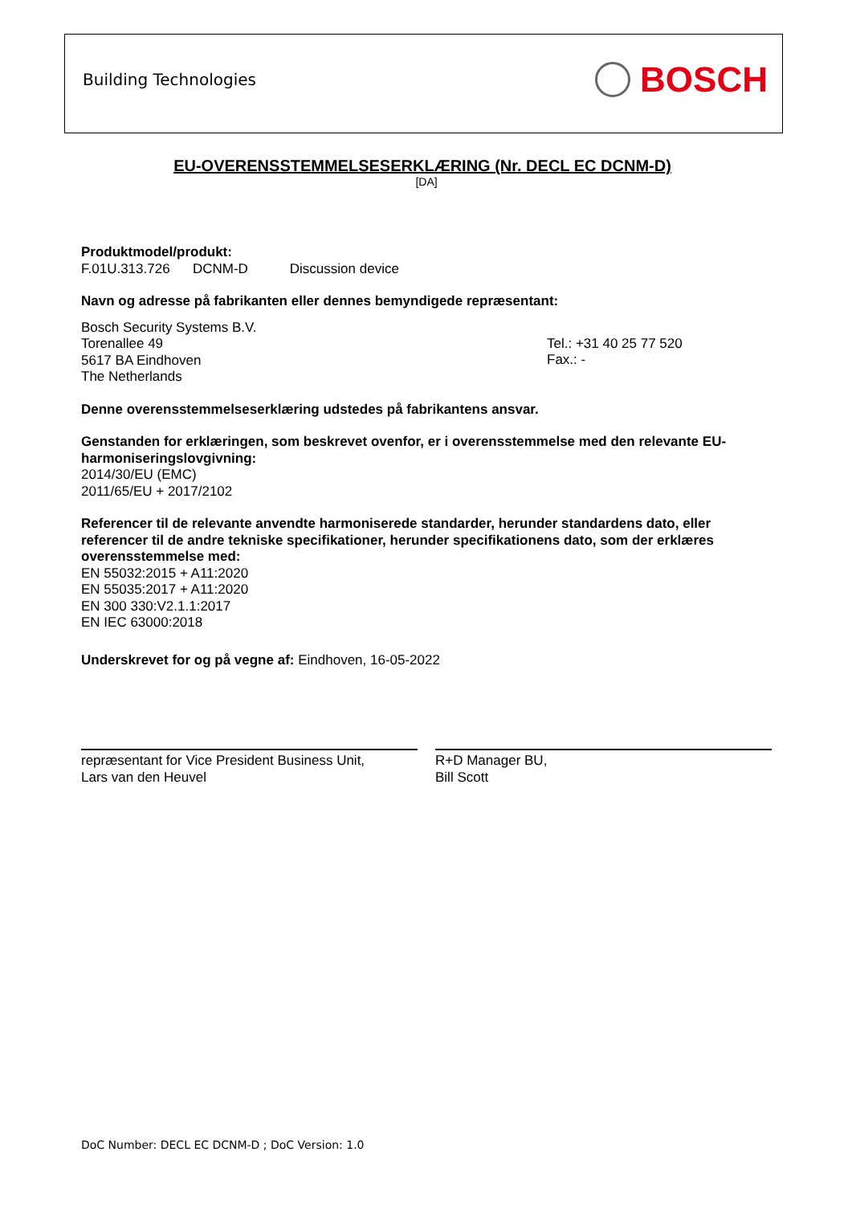Building Technologies
BOSCH
EU-OVERENSSTEMMELSESERKLÆRING (Nr. DECL EC DCNM-D)
[DA]
Produktmodel/produkt:
F.01U.313.726 DCNM-D Discussion device
Navn og adresse på fabrikanten eller dennes bemyndigede repræsentant:
Bosch Security Systems B.V.
Torenallee 49
5617 BA Eindhoven
The Netherlands
Tel.: +31 40 25 77 520
Fax.: -
Denne overensstemmelseserklæring udstedes på fabrikantens ansvar.
Genstanden for erklæringen, som beskrevet ovenfor, er i overensstemmelse med den relevante EU-harmoniseringslovgivning:
2014/30/EU (EMC)
2011/65/EU + 2017/2102
Referencer til de relevante anvendte harmoniserede standarder, herunder standardens dato, eller referencer til de andre tekniske specifikationer, herunder specifikationens dato, som der erklæres overensstemmelse med:
EN 55032:2015 + A11:2020
EN 55035:2017 + A11:2020
EN 300 330:V2.1.1:2017
EN IEC 63000:2018
Underskrevet for og på vegne af: Eindhoven, 16-05-2022
repræsentant for Vice President Business Unit,
Lars van den Heuvel
R+D Manager BU,
Bill Scott
DoC Number: DECL EC DCNM-D ; DoC Version: 1.0